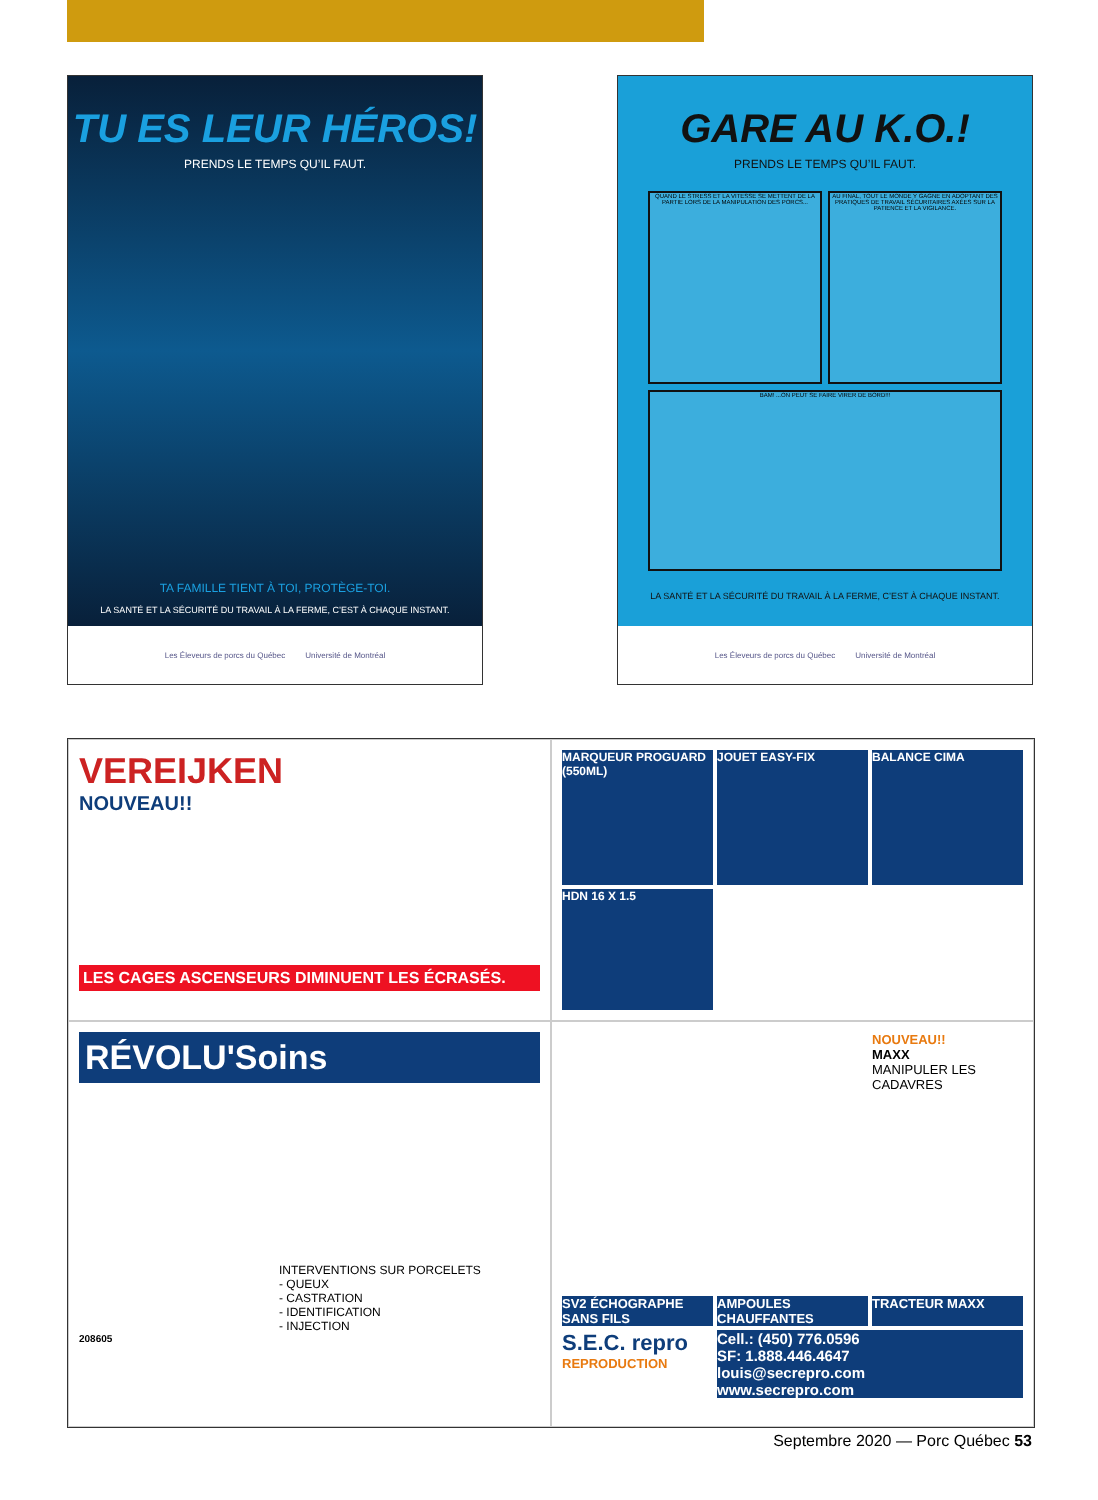TU ES LEUR HÉROS!
PRENDS LE TEMPS QU’IL FAUT.
TA FAMILLE TIENT À TOI, PROTÈGE-TOI.
LA SANTÉ ET LA SÉCURITÉ DU TRAVAIL À LA FERME, C’EST À CHAQUE INSTANT.
Les Éleveurs de porcs du Québec Université de Montréal
GARE AU K.O.!
PRENDS LE TEMPS QU’IL FAUT.
QUAND LE STRESS ET LA VITESSE SE METTENT DE LA PARTIE LORS DE LA MANIPULATION DES PORCS...
AU FINAL, TOUT LE MONDE Y GAGNE EN ADOPTANT DES PRATIQUES DE TRAVAIL SÉCURITAIRES AXÉES SUR LA PATIENCE ET LA VIGILANCE.
BAM! ...ON PEUT SE FAIRE VIRER DE BORD!!!
LA SANTÉ ET LA SÉCURITÉ DU TRAVAIL À LA FERME, C’EST À CHAQUE INSTANT.
Les Éleveurs de porcs du Québec Université de Montréal
VEREIJKEN
NOUVEAU!!
LES CAGES ASCENSEURS DIMINUENT LES ÉCRASÉS.
MARQUEUR PROGUARD (550ML)
JOUET EASY-FIX
BALANCE CIMA
HDN 16 X 1.5
RÉVOLU'Soins
INTERVENTIONS SUR PORCELETS
- QUEUX
- CASTRATION
- IDENTIFICATION
- INJECTION
208605
NOUVEAU!!
MAXX
MANIPULER LES CADAVRES
SV2 ÉCHOGRAPHE SANS FILS
AMPOULES CHAUFFANTES
TRACTEUR MAXX
S.E.C. repro REPRODUCTION
Cell.: (450) 776.0596
SF: 1.888.446.4647
louis@secrepro.com
www.secrepro.com
Septembre 2020 — Porc Québec 53